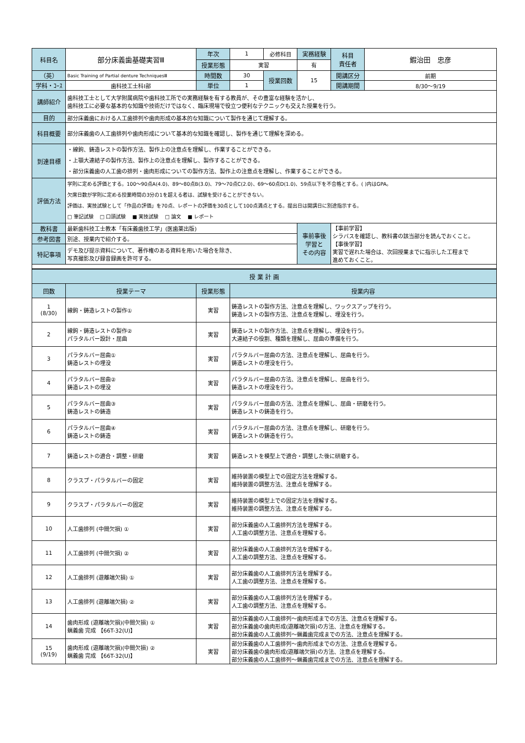| 科目名 | 部分床義歯基礎実習Ⅲ | 年次 | 1 | 必修科目 | 実務経験 | 科目 責任者 | 鍜治田 忠彦 |
| | | 授業形態 | 実習 | | 有 | | |
| （英） | Basic Training of Partial denture TechniquesⅢ | 時間数 | 30 | 授業回数 | 15 | 開講区分 | 前期 |
| 学科・ｺｰｽ | 歯科技工士科Ⅰ部 | 単位 | 1 | | | 開講期間 | 8/30〜9/19 |
| 講師紹介 | 歯科技工士として大学附属病院や歯科技工所での実務経験を有する教員が、その豊富な経験を活かし、 歯科技工に必要な基本的な知識や技術だけではなく、臨床現場で役立つ便利なテクニックも交えた授業を行う。 | | | | | | |
| 目的 | 部分床義歯における人工歯排列や歯肉形成の基本的な知識について製作を通じて理解する。 | | | | | | |
| 科目概要 | 部分床義歯の人工歯排列や歯肉形成について基本的な知識を確認し、製作を通じて理解を深める。 | | | | | | |
| 到達目標 | ・線鉤、鋳造レストの製作方法、製作上の注意点を理解し、作業することができる。 ・上顎大連結子の製作方法、製作上の注意点を理解し、製作することができる。 ・部分床義歯の人工歯の排列・歯肉形成についての製作方法、製作上の注意点を理解し、作業することができる。 | | | | | | |
| 評価方法 | 学則に定める評価とする。100〜90点A(4.0)、89〜80点B(3.0)、79〜70点C(2.0)、69〜60点D(1.0)、59点以下を不合格とする。( )内はGPA。 欠席日数が学則に定める授業時間の3分の1を超える者は、試験を受けることができない。 評価は、実技試験として「作品の評価」を70点、レポートの評価を30点として100点満点とする。提出日は開講日に別途指示する。 □ 筆記試験 □ 口頭試験 ■ 実技試験 □ 論文 ■ レポート | | | | | | |
| 教科書 | 最新歯科技工士教本「有床義歯技工学」(医歯薬出版) | | | | 事前事後 学習と その内容 | 【事前学習】 シラバスを確認し、教科書の該当部分を読んでおくこと。 【事後学習】 実習で遅れた場合は、次回授業までに指示した工程まで 進めておくこと。 | |
| 参考図書 | 別途、授業内で紹介する。 | | | | | | |
| 特記事項 | デモ及び提示資料について、著作権のある資料を用いた場合を除き、 写真撮影及び録音録画を許可する。 | | | | | | |
| 授 業 計 画 | | | |
| --- | --- | --- | --- |
| 回数 | 授業テーマ | 授業形態 | 授業内容 |
| 1 (8/30) | 線鉤・鋳造レストの製作① | 実習 | 鋳造レストの製作方法、注意点を理解し、ワックスアップを行う。 鋳造レストの製作方法、注意点を理解し、埋没を行う。 |
| 2 | 線鉤・鋳造レストの製作② パラタルバー設計・屈曲 | 実習 | 鋳造レストの製作方法、注意点を理解し、埋没を行う。 大連結子の役割、種類を理解し、屈曲の準備を行う。 |
| 3 | パラタルバー屈曲① 鋳造レストの埋没 | 実習 | パラタルバー屈曲の方法、注意点を理解し、屈曲を行う。 鋳造レストの埋没を行う。 |
| 4 | パラタルバー屈曲② 鋳造レストの埋没 | 実習 | パラタルバー屈曲の方法、注意点を理解し、屈曲を行う。 鋳造レストの埋没を行う。 |
| 5 | パラタルバー屈曲③ 鋳造レストの鋳造 | 実習 | パラタルバー屈曲の方法、注意点を理解し、屈曲・研磨を行う。 鋳造レストの鋳造を行う。 |
| 6 | パラタルバー屈曲④ 鋳造レストの鋳造 | 実習 | パラタルバー屈曲の方法、注意点を理解し、研磨を行う。 鋳造レストの鋳造を行う。 |
| 7 | 鋳造レストの適合・調整・研磨 | 実習 | 鋳造レストを模型上で適合・調整した後に研磨する。 |
| 8 | クラスプ・パラタルバーの固定 | 実習 | 維持装置の模型上での固定方法を理解する。 維持装置の調整方法、注意点を理解する。 |
| 9 | クラスプ・パラタルバーの固定 | 実習 | 維持装置の模型上での固定方法を理解する。 維持装置の調整方法、注意点を理解する。 |
| 10 | 人工歯排列 (中間欠損) ① | 実習 | 部分床義歯の人工歯排列方法を理解する。 人工歯の調整方法、注意点を理解する。 |
| 11 | 人工歯排列 (中間欠損) ② | 実習 | 部分床義歯の人工歯排列方法を理解する。 人工歯の調整方法、注意点を理解する。 |
| 12 | 人工歯排列 (遊離端欠損) ① | 実習 | 部分床義歯の人工歯排列方法を理解する。 人工歯の調整方法、注意点を理解する。 |
| 13 | 人工歯排列 (遊離端欠損) ② | 実習 | 部分床義歯の人工歯排列方法を理解する。 人工歯の調整方法、注意点を理解する。 |
| 14 | 歯肉形成 (遊離端欠損)(中間欠損) ① 蝋義歯 完成 【66T-32(U)】 | 実習 | 部分床義歯の人工歯排列〜歯肉形成までの方法、注意点を理解する。 部分床義歯の歯肉形成(遊離端欠損)の方法、注意点を理解する。 部分床義歯の人工歯排列〜蝋義歯完成までの方法、注意点を理解する。 |
| 15 (9/19) | 歯肉形成 (遊離端欠損)(中間欠損) ② 蝋義歯 完成 【66T-32(U)】 | 実習 | 部分床義歯の人工歯排列〜歯肉形成までの方法、注意点を理解する。 部分床義歯の歯肉形成(遊離端欠損)の方法、注意点を理解する。 部分床義歯の人工歯排列〜蝋義歯完成までの方法、注意点を理解する。 |